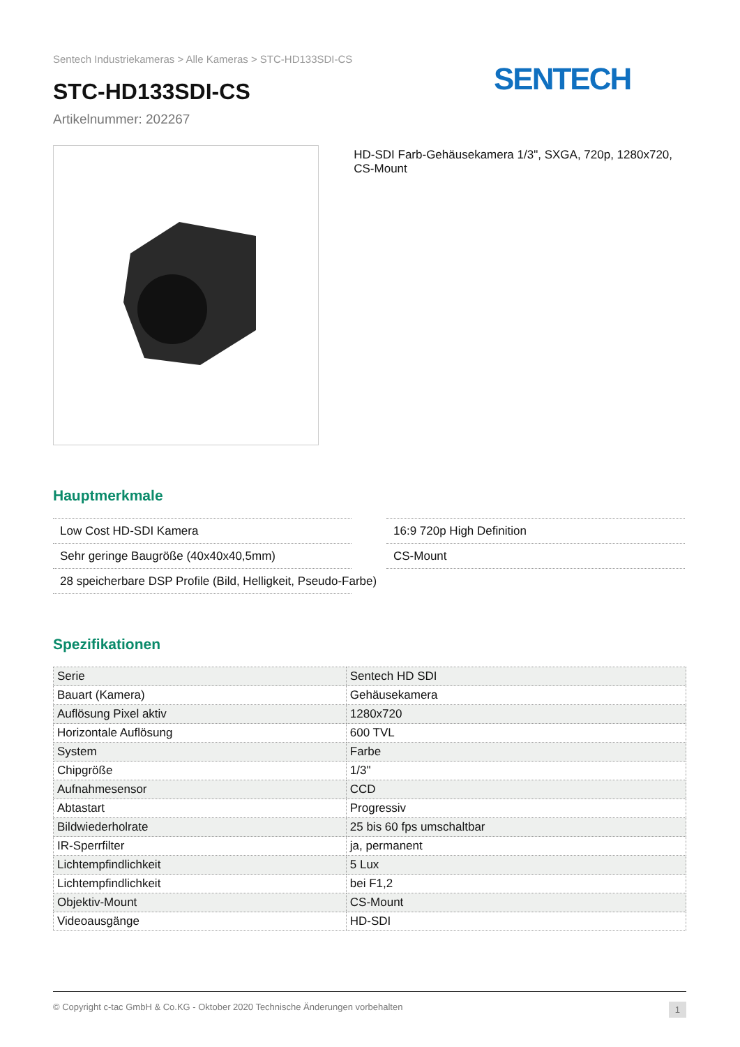Sentech Industriekameras > Alle Kameras > STC-HD133SDI-CS
SENTECH
STC-HD133SDI-CS
Artikelnummer: 202267
HD-SDI Farb-Gehäusekamera 1/3", SXGA, 720p, 1280x720, CS-Mount
Hauptmerkmale
Low Cost HD-SDI Kamera
16:9 720p High Definition
Sehr geringe Baugröße (40x40x40,5mm)
CS-Mount
28 speicherbare DSP Profile (Bild, Helligkeit, Pseudo-Farbe)
Spezifikationen
| Serie | Sentech HD SDI |
| Bauart (Kamera) | Gehäusekamera |
| Auflösung Pixel aktiv | 1280x720 |
| Horizontale Auflösung | 600 TVL |
| System | Farbe |
| Chipgröße | 1/3" |
| Aufnahmesensor | CCD |
| Abtastart | Progressiv |
| Bildwiederholrate | 25 bis 60 fps umschaltbar |
| IR-Sperrfilter | ja, permanent |
| Lichtempfindlichkeit | 5 Lux |
| Lichtempfindlichkeit | bei F1,2 |
| Objektiv-Mount | CS-Mount |
| Videoausgänge | HD-SDI |
© Copyright c-tac GmbH & Co.KG - Oktober 2020 Technische Änderungen vorbehalten 1